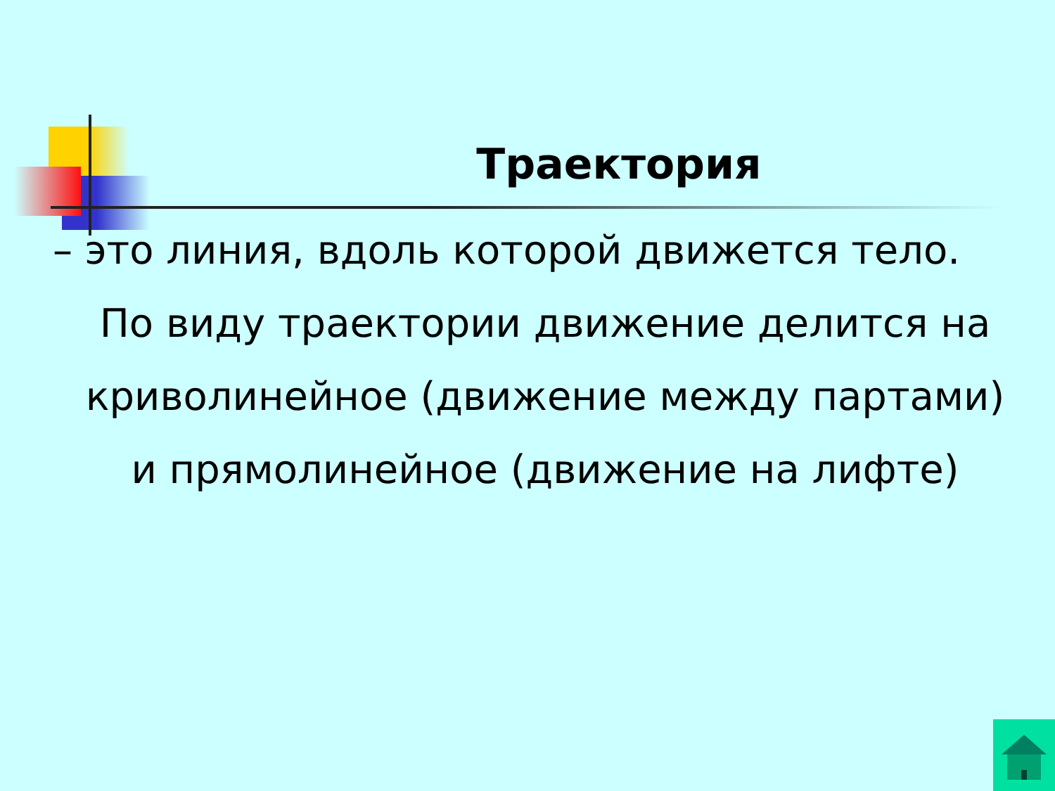Траектория
– это линия, вдоль которой движется тело.
По виду траектории движение делится на криволинейное (движение между партами) и прямолинейное (движение на лифте)